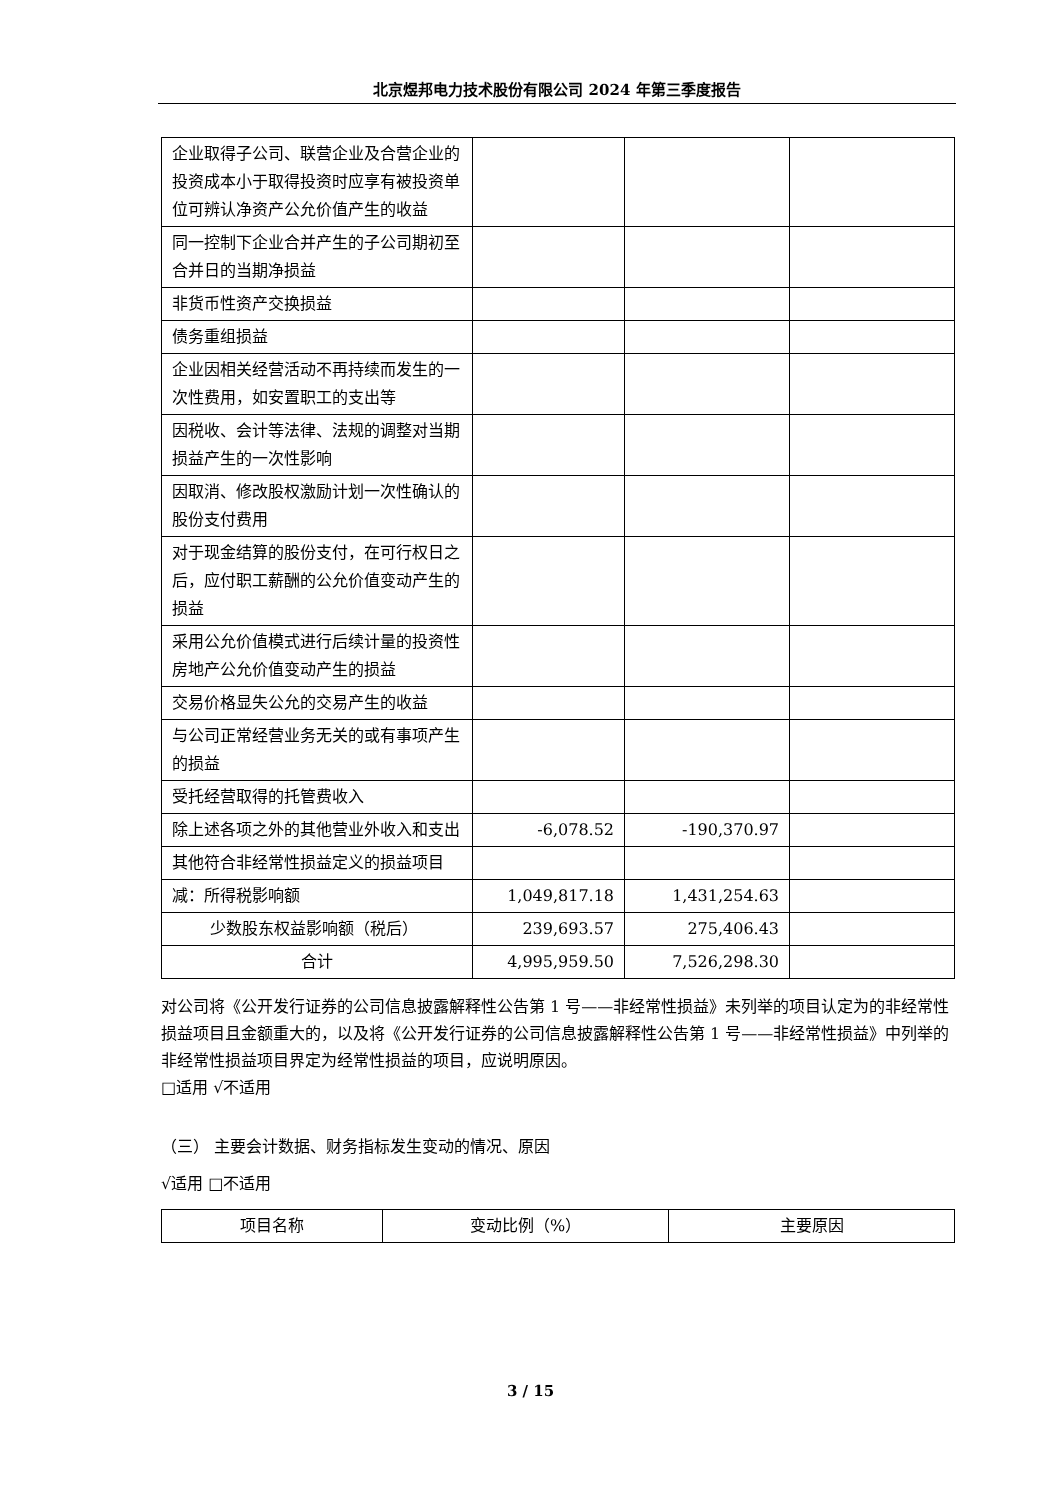北京煜邦电力技术股份有限公司 2024 年第三季度报告
| 企业取得子公司、联营企业及合营企业的投资成本小于取得投资时应享有被投资单位可辨认净资产公允价值产生的收益 | | | |
| 同一控制下企业合并产生的子公司期初至合并日的当期净损益 | | | |
| 非货币性资产交换损益 | | | |
| 债务重组损益 | | | |
| 企业因相关经营活动不再持续而发生的一次性费用，如安置职工的支出等 | | | |
| 因税收、会计等法律、法规的调整对当期损益产生的一次性影响 | | | |
| 因取消、修改股权激励计划一次性确认的股份支付费用 | | | |
| 对于现金结算的股份支付，在可行权日之后，应付职工薪酬的公允价值变动产生的损益 | | | |
| 采用公允价值模式进行后续计量的投资性房地产公允价值变动产生的损益 | | | |
| 交易价格显失公允的交易产生的收益 | | | |
| 与公司正常经营业务无关的或有事项产生的损益 | | | |
| 受托经营取得的托管费收入 | | | |
| 除上述各项之外的其他营业外收入和支出 | -6,078.52 | -190,370.97 | |
| 其他符合非经常性损益定义的损益项目 | | | |
| 减：所得税影响额 | 1,049,817.18 | 1,431,254.63 | |
| 少数股东权益影响额（税后） | 239,693.57 | 275,406.43 | |
| 合计 | 4,995,959.50 | 7,526,298.30 | |
对公司将《公开发行证券的公司信息披露解释性公告第 1 号——非经常性损益》未列举的项目认定为的非经常性损益项目且金额重大的，以及将《公开发行证券的公司信息披露解释性公告第 1 号——非经常性损益》中列举的非经常性损益项目界定为经常性损益的项目，应说明原因。
□适用 √不适用
（三） 主要会计数据、财务指标发生变动的情况、原因
√适用 □不适用
| 项目名称 | 变动比例（%） | 主要原因 |
| --- | --- | --- |
3 / 15